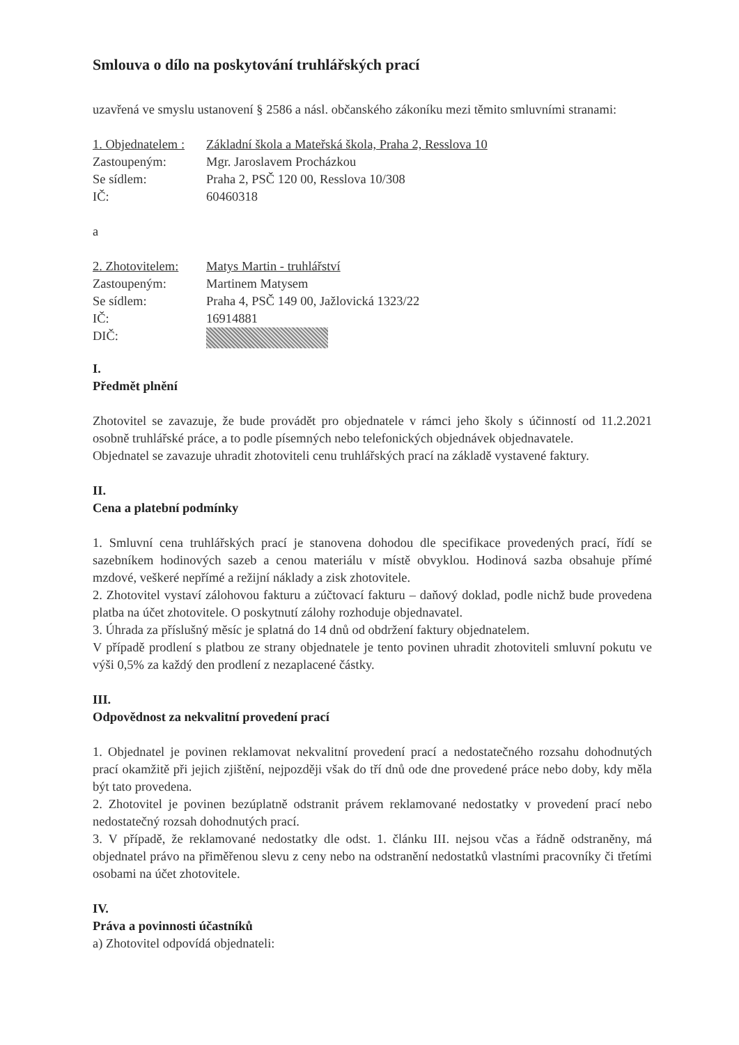Smlouva o dílo na poskytování truhlářských prací
uzavřená ve smyslu ustanovení § 2586 a násl. občanského zákoníku mezi těmito smluvními stranami:
| 1. Objednatelem : | Základní škola a Mateřská škola, Praha 2, Resslova 10 |
| Zastoupeným: | Mgr. Jaroslavem Procházkou |
| Se sídlem: | Praha 2, PSČ 120 00, Resslova 10/308 |
| IČ: | 60460318 |
a
| 2. Zhotovitelem: | Matys Martin - truhlářství |
| Zastoupeným: | Martinem Matysem |
| Se sídlem: | Praha 4, PSČ 149 00, Jažlovická 1323/22 |
| IČ: | 16914881 |
| DIČ: | |
I.
Předmět plnění
Zhotovitel se zavazuje, že bude provádět pro objednatele v rámci jeho školy s účinností od 11.2.2021 osobně truhlářské práce, a to podle písemných nebo telefonických objednávek objednavatele.
Objednatel se zavazuje uhradit zhotoviteli cenu truhlářských prací na základě vystavené faktury.
II.
Cena a platební podmínky
1. Smluvní cena truhlářských prací je stanovena dohodou dle specifikace provedených prací, řídí se sazebníkem hodinových sazeb a cenou materiálu v místě obvyklou. Hodinová sazba obsahuje přímé mzdové, veškeré nepřímé a režijní náklady a zisk zhotovitele.
2. Zhotovitel vystaví zálohovou fakturu a zúčtovací fakturu – daňový doklad, podle nichž bude provedena platba na účet zhotovitele. O poskytnutí zálohy rozhoduje objednavatel.
3. Úhrada za příslušný měsíc je splatná do 14 dnů od obdržení faktury objednatelem.
V případě prodlení s platbou ze strany objednatele je tento povinen uhradit zhotoviteli smluvní pokutu ve výši 0,5% za každý den prodlení z nezaplacené částky.
III.
Odpovědnost za nekvalitní provedení prací
1. Objednatel je povinen reklamovat nekvalitní provedení prací a nedostatečného rozsahu dohodnutých prací okamžitě při jejich zjištění, nejpozději však do tří dnů ode dne provedené práce nebo doby, kdy měla být tato provedena.
2. Zhotovitel je povinen bezúplatně odstranit právem reklamované nedostatky v provedení prací nebo nedostatečný rozsah dohodnutých prací.
3. V případě, že reklamované nedostatky dle odst. 1. článku III. nejsou včas a řádně odstraněny, má objednatel právo na přiměřenou slevu z ceny nebo na odstranění nedostatků vlastními pracovníky či třetími osobami na účet zhotovitele.
IV.
Práva a povinnosti účastníků
a) Zhotovitel odpovídá objednateli: